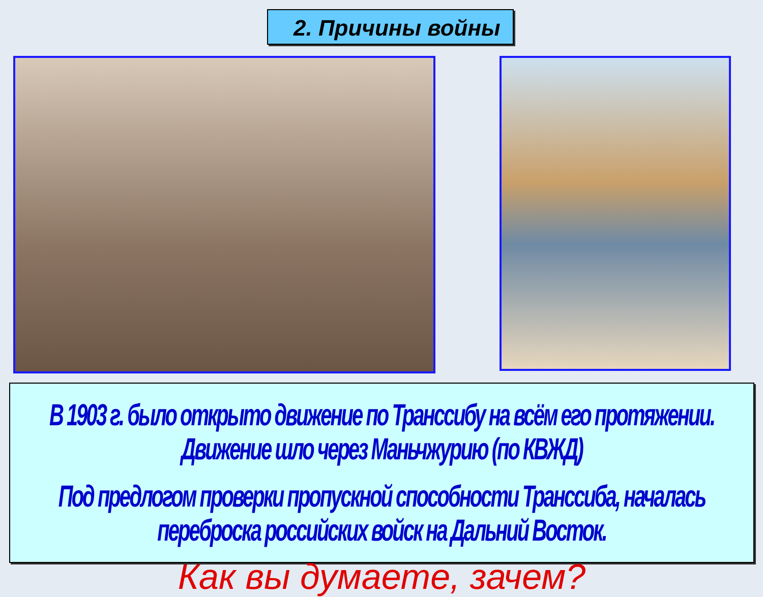2. Причины войны
В 1903 г. было открыто движение по Транссибу на всём его протяжении. Движение шло через Маньчжурию (по КВЖД)
Под предлогом проверки пропускной способности Транссиба, началась переброска российских войск на Дальний Восток.
Как вы думаете, зачем?